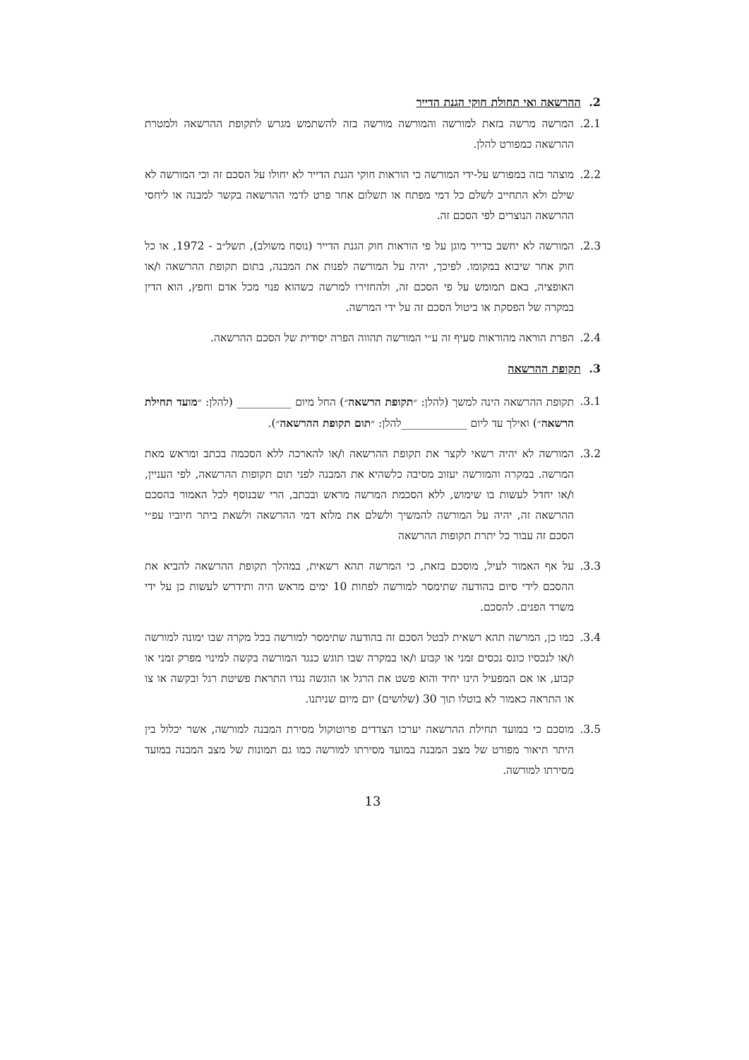2. ההרשאה ואי תחולת חוקי הגנת הדייר
2.1. המרשה מרשה בזאת למורשה והמורשה מורשה בזה להשתמש מגרש לתקופת ההרשאה ולמטרת ההרשאה כמפורט להלן.
2.2. מוצהר בזה במפורש על-ידי המורשה כי הוראות חוקי הגנת הדייר לא יחולו על הסכם זה וכי המורשה לא שילם ולא התחייב לשלם כל דמי מפתח או תשלום אחר פרט לדמי ההרשאה בקשר למבנה או ליחסי ההרשאה הנוצרים לפי הסכם זה.
2.3. המורשה לא יחשב כדייר מוגן על פי הוראות חוק הגנת הדייר (נוסח משולב), תשל״ב - 1972, או כל חוק אחר שיבוא במקומו. לפיכך, יהיה על המורשה לפנות את המבנה, בתום תקופת ההרשאה ו/או האופציה, באם תמומש על פי הסכם זה, ולהחזירו למרשה כשהוא פנוי מכל אדם וחפץ, הוא הדין במקרה של הפסקת או ביטול הסכם זה על ידי המרשה.
2.4. הפרת הוראה מהוראות סעיף זה ע״י המורשה תהווה הפרה יסודית של הסכם ההרשאה.
3. תקופת ההרשאה
3.1. תקופת ההרשאה הינה למשך (להלן: ״תקופת הרשאה״) החל מיום __________ (להלן: ״מועד תחילת הרשאה״) ואילך עד ליום ____________להלן: ״תום תקופת ההרשאה״).
3.2. המורשה לא יהיה רשאי לקצר את תקופת ההרשאה ו/או להארכה ללא הסכמה בכתב ומראש מאת המרשה. במקרה והמורשה יעזוב מסיבה כלשהיא את המבנה לפני תום תקופות ההרשאה, לפי העניין, ו/או יחדל לעשות בו שימוש, ללא הסכמת המרשה מראש ובכתב, הרי שבנוסף לכל האמור בהסכם ההרשאה זה, יהיה על המורשה להמשיך ולשלם את מלוא דמי ההרשאה ולשאת ביתר חיוביו עפ״י הסכם זה עבור כל יתרת תקופות ההרשאה
3.3. על אף האמור לעיל, מוסכם בזאת, כי המרשה תהא רשאית, במהלך תקופת ההרשאה להביא את ההסכם לידי סיום בהודעה שתימסר למורשה לפחות 10 ימים מראש היה ותידרש לעשות כן על ידי משרד הפנים. להסכם.
3.4. כמו כן, המרשה תהא רשאית לבטל הסכם זה בהודעה שתימסר למורשה בכל מקרה שבו ימונה למורשה ו/או לנכסיו כונס נכסים זמני או קבוע ו/או במקרה שבו תוגש כנגד המורשה בקשה למינוי מפרק זמני או קבוע, או אם המפעיל הינו יחיד והוא פשט את הרגל או הוגשה נגדו התראת פשיטת רגל ובקשה או צו או התראה כאמור לא בוטלו תוך 30 (שלושים) יום מיום שניתנו.
3.5. מוסכם כי במועד תחילת ההרשאה יערכו הצדדים פרוטוקול מסירת המבנה למורשה, אשר יכלול בין היתר תיאור מפורט של מצב המבנה במועד מסירתו למורשה כמו גם תמונות של מצב המבנה במועד מסירתו למורשה.
13